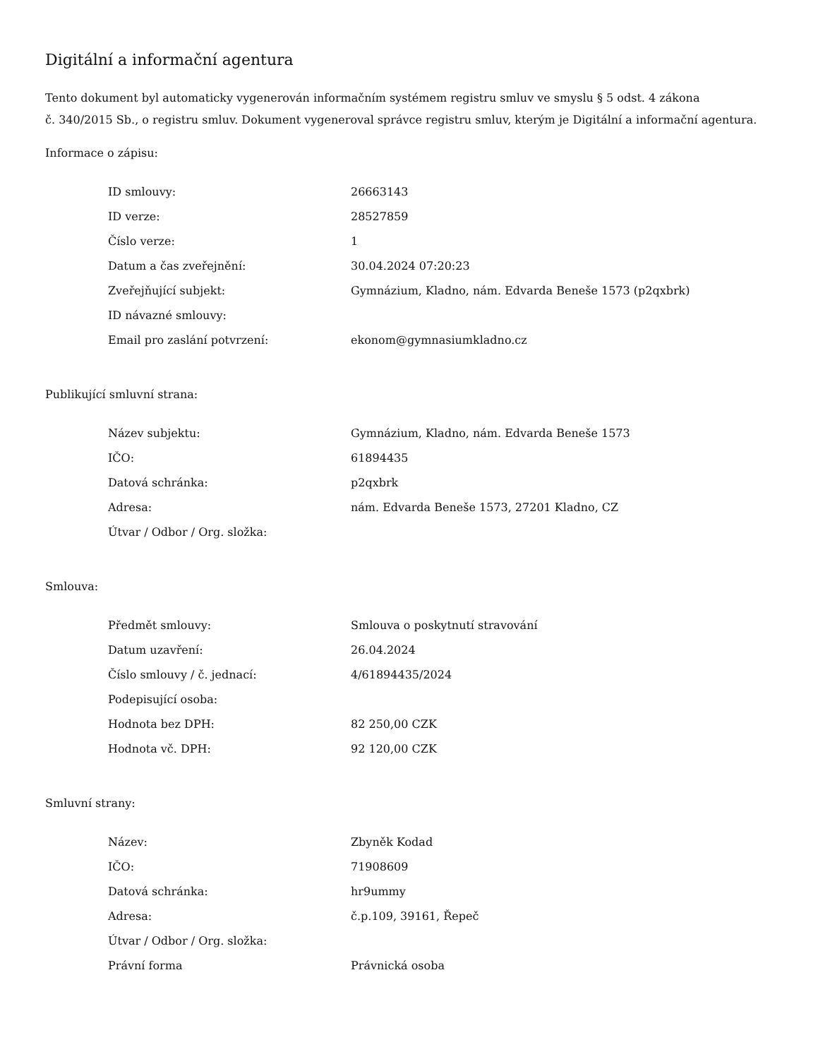Digitální a informační agentura
Tento dokument byl automaticky vygenerován informačním systémem registru smluv ve smyslu § 5 odst. 4 zákona
č. 340/2015 Sb., o registru smluv. Dokument vygeneroval správce registru smluv, kterým je Digitální a informační agentura.
Informace o zápisu:
| ID smlouvy: | 26663143 |
| ID verze: | 28527859 |
| Číslo verze: | 1 |
| Datum a čas zveřejnění: | 30.04.2024 07:20:23 |
| Zveřejňující subjekt: | Gymnázium, Kladno, nám. Edvarda Beneše 1573 (p2qxbrk) |
| ID návazné smlouvy: | |
| Email pro zaslání potvrzení: | ekonom@gymnasiumkladno.cz |
Publikující smluvní strana:
| Název subjektu: | Gymnázium, Kladno, nám. Edvarda Beneše 1573 |
| IČO: | 61894435 |
| Datová schránka: | p2qxbrk |
| Adresa: | nám. Edvarda Beneše 1573, 27201 Kladno, CZ |
| Útvar / Odbor / Org. složka: | |
Smlouva:
| Předmět smlouvy: | Smlouva o poskytnutí stravování |
| Datum uzavření: | 26.04.2024 |
| Číslo smlouvy / č. jednací: | 4/61894435/2024 |
| Podepisující osoba: | |
| Hodnota bez DPH: | 82 250,00 CZK |
| Hodnota vč. DPH: | 92 120,00 CZK |
Smluvní strany:
| Název: | Zbyněk Kodad |
| IČO: | 71908609 |
| Datová schránka: | hr9ummy |
| Adresa: | č.p.109, 39161, Řepeč |
| Útvar / Odbor / Org. složka: | |
| Právní forma | Právnická osoba |